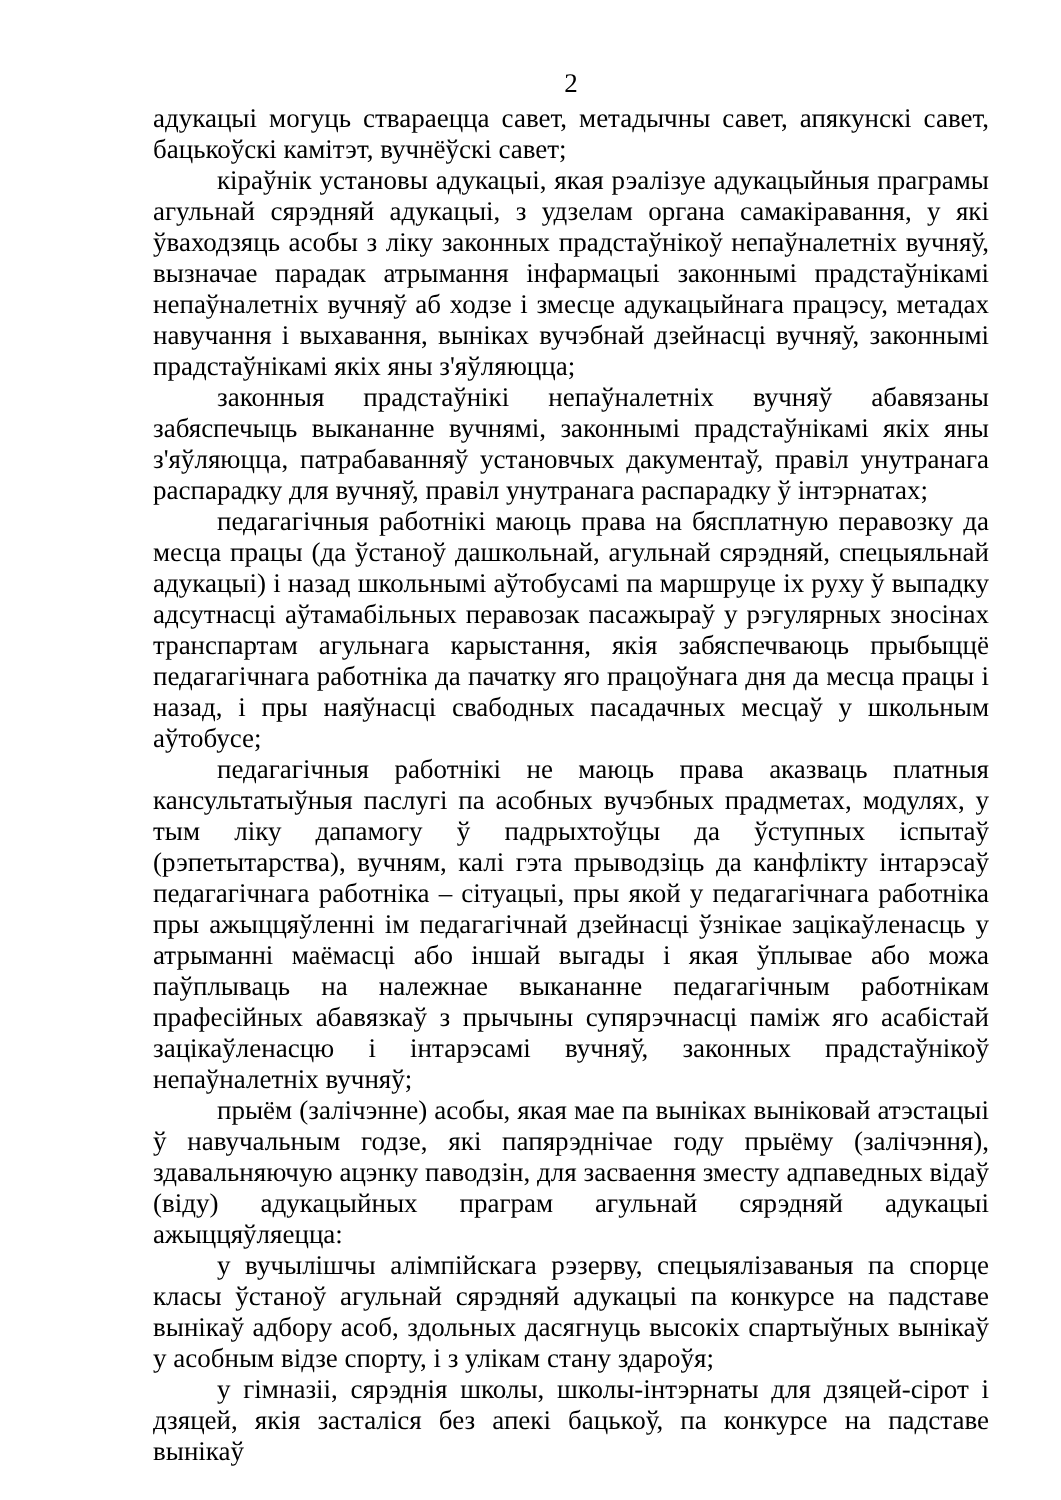2
адукацыі могуць ствараецца савет, метадычны савет, апякунскі савет, бацькоўскі камітэт, вучнёўскі савет;
кіраўнік установы адукацыі, якая рэалізуе адукацыйныя праграмы агульнай сярэдняй адукацыі, з удзелам органа самакіравання, у які ўваходзяць асобы з ліку законных прадстаўнікоў непаўналетніх вучняў, вызначае парадак атрымання інфармацыі законнымі прадстаўнікамі непаўналетніх вучняў аб ходзе і змесце адукацыйнага працэсу, метадах навучання і выхавання, выніках вучэбнай дзейнасці вучняў, законнымі прадстаўнікамі якіх яны з'яўляюцца;
законныя прадстаўнікі непаўналетніх вучняў абавязаны забяспечыць выкананне вучнямі, законнымі прадстаўнікамі якіх яны з'яўляюцца, патрабаванняў установчых дакументаў, правіл унутранага распарадку для вучняў, правіл унутранага распарадку ў інтэрнатах;
педагагічныя работнікі маюць права на бясплатную перавозку да месца працы (да ўстаноў дашкольнай, агульнай сярэдняй, спецыяльнай адукацыі) і назад школьнымі аўтобусамі па маршруце іх руху ў выпадку адсутнасці аўтамабільных перавозак пасажыраў у рэгулярных зносінах транспартам агульнага карыстання, якія забяспечваюць прыбыццё педагагічнага работніка да пачатку яго працоўнага дня да месца працы і назад, і пры наяўнасці свабодных пасадачных месцаў у школьным аўтобусе;
педагагічныя работнікі не маюць права аказваць платныя кансультатыўныя паслугі па асобных вучэбных прадметах, модулях, у тым ліку дапамогу ў падрыхтоўцы да ўступных іспытаў (рэпетытарства), вучням, калі гэта прыводзіць да канфлікту інтарэсаў педагагічнага работніка – сітуацыі, пры якой у педагагічнага работніка пры ажыццяўленні ім педагагічнай дзейнасці ўзнікае зацікаўленасць у атрыманні маёмасці або іншай выгады і якая ўплывае або можа паўплываць на належнае выкананне педагагічным работнікам прафесійных абавязкаў з прычыны супярэчнасці паміж яго асабістай зацікаўленасцю і інтарэсамі вучняў, законных прадстаўнікоў непаўналетніх вучняў;
прыём (залічэнне) асобы, якая мае па выніках выніковай атэстацыі ў навучальным годзе, які папярэднічае году прыёму (залічэння), здавальняючую ацэнку паводзін, для засваення зместу адпаведных відаў (віду) адукацыйных праграм агульнай сярэдняй адукацыі ажыццяўляецца:
у вучылішчы алімпійскага рэзерву, спецыялізаваныя па спорце класы ўстаноў агульнай сярэдняй адукацыі па конкурсе на падставе вынікаў адбору асоб, здольных дасягнуць высокіх спартыўных вынікаў у асобным відзе спорту, і з улікам стану здароўя;
у гімназіі, сярэднія школы, школы-інтэрнаты для дзяцей-сірот і дзяцей, якія засталіся без апекі бацькоў, па конкурсе на падставе вынікаў